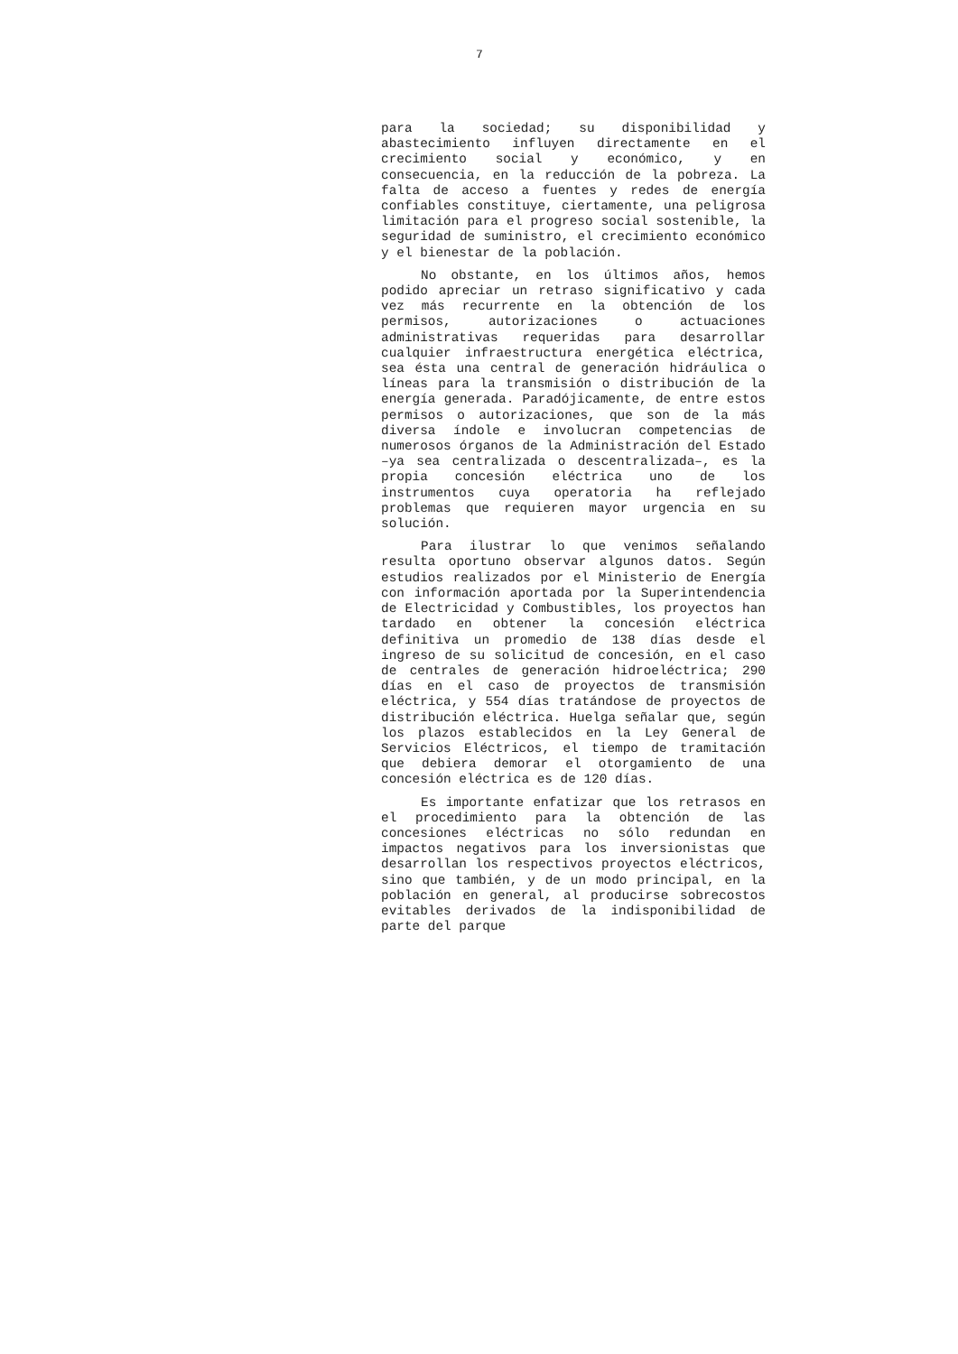7
para la sociedad; su disponibilidad y abastecimiento influyen directamente en el crecimiento social y económico, y en consecuencia, en la reducción de la pobreza. La falta de acceso a fuentes y redes de energía confiables constituye, ciertamente, una peligrosa limitación para el progreso social sostenible, la seguridad de suministro, el crecimiento económico y el bienestar de la población.
No obstante, en los últimos años, hemos podido apreciar un retraso significativo y cada vez más recurrente en la obtención de los permisos, autorizaciones o actuaciones administrativas requeridas para desarrollar cualquier infraestructura energética eléctrica, sea ésta una central de generación hidráulica o líneas para la transmisión o distribución de la energía generada. Paradójicamente, de entre estos permisos o autorizaciones, que son de la más diversa índole e involucran competencias de numerosos órganos de la Administración del Estado –ya sea centralizada o descentralizada–, es la propia concesión eléctrica uno de los instrumentos cuya operatoria ha reflejado problemas que requieren mayor urgencia en su solución.
Para ilustrar lo que venimos señalando resulta oportuno observar algunos datos. Según estudios realizados por el Ministerio de Energía con información aportada por la Superintendencia de Electricidad y Combustibles, los proyectos han tardado en obtener la concesión eléctrica definitiva un promedio de 138 días desde el ingreso de su solicitud de concesión, en el caso de centrales de generación hidroeléctrica; 290 días en el caso de proyectos de transmisión eléctrica, y 554 días tratándose de proyectos de distribución eléctrica. Huelga señalar que, según los plazos establecidos en la Ley General de Servicios Eléctricos, el tiempo de tramitación que debiera demorar el otorgamiento de una concesión eléctrica es de 120 días.
Es importante enfatizar que los retrasos en el procedimiento para la obtención de las concesiones eléctricas no sólo redundan en impactos negativos para los inversionistas que desarrollan los respectivos proyectos eléctricos, sino que también, y de un modo principal, en la población en general, al producirse sobrecostos evitables derivados de la indisponibilidad de parte del parque